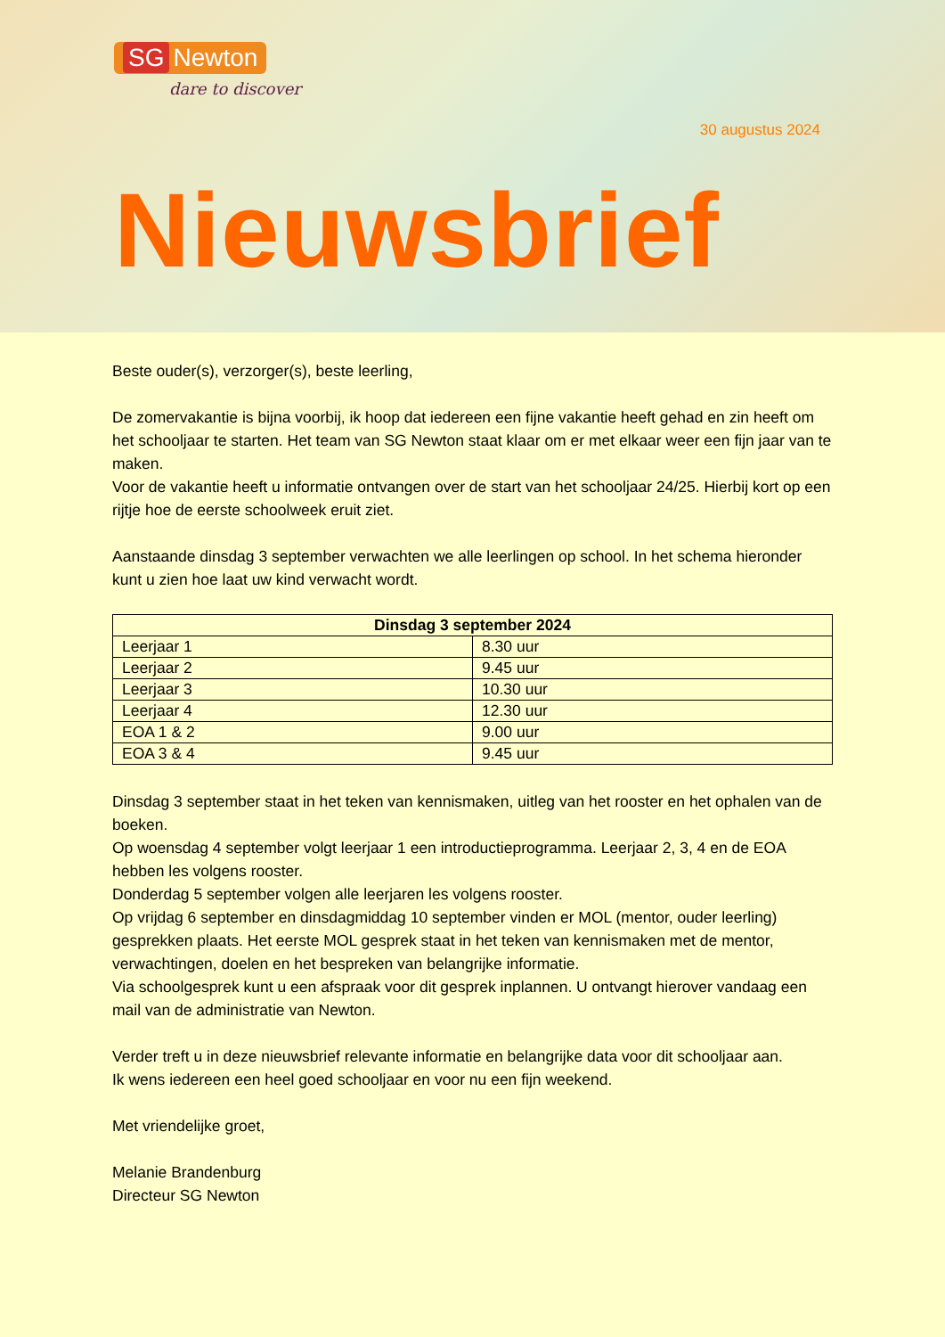SG Newton
dare to discover
30 augustus 2024
Nieuwsbrief
Beste ouder(s), verzorger(s), beste leerling,
De zomervakantie is bijna voorbij, ik hoop dat iedereen een fijne vakantie heeft gehad en zin heeft om het schooljaar te starten. Het team van SG Newton staat klaar om er met elkaar weer een fijn jaar van te maken.
Voor de vakantie heeft u informatie ontvangen over de start van het schooljaar 24/25. Hierbij kort op een rijtje hoe de eerste schoolweek eruit ziet.
Aanstaande dinsdag 3 september verwachten we alle leerlingen op school. In het schema hieronder kunt u zien hoe laat uw kind verwacht wordt.
| Dinsdag 3 september 2024 | |
| --- | --- |
| Leerjaar 1 | 8.30 uur |
| Leerjaar 2 | 9.45 uur |
| Leerjaar 3 | 10.30 uur |
| Leerjaar 4 | 12.30 uur |
| EOA 1 & 2 | 9.00 uur |
| EOA 3 & 4 | 9.45 uur |
Dinsdag 3 september staat in het teken van kennismaken, uitleg van het rooster en het ophalen van de boeken.
Op woensdag 4 september volgt leerjaar 1 een introductieprogramma. Leerjaar 2, 3, 4 en de EOA hebben les volgens rooster.
Donderdag 5 september volgen alle leerjaren les volgens rooster.
Op vrijdag 6 september en dinsdagmiddag 10 september vinden er MOL (mentor, ouder leerling) gesprekken plaats. Het eerste MOL gesprek staat in het teken van kennismaken met de mentor, verwachtingen, doelen en het bespreken van belangrijke informatie.
Via schoolgesprek kunt u een afspraak voor dit gesprek inplannen. U ontvangt hierover vandaag een mail van de administratie van Newton.
Verder treft u in deze nieuwsbrief relevante informatie en belangrijke data voor dit schooljaar aan.
Ik wens iedereen een heel goed schooljaar en voor nu een fijn weekend.
Met vriendelijke groet,
Melanie Brandenburg
Directeur SG Newton